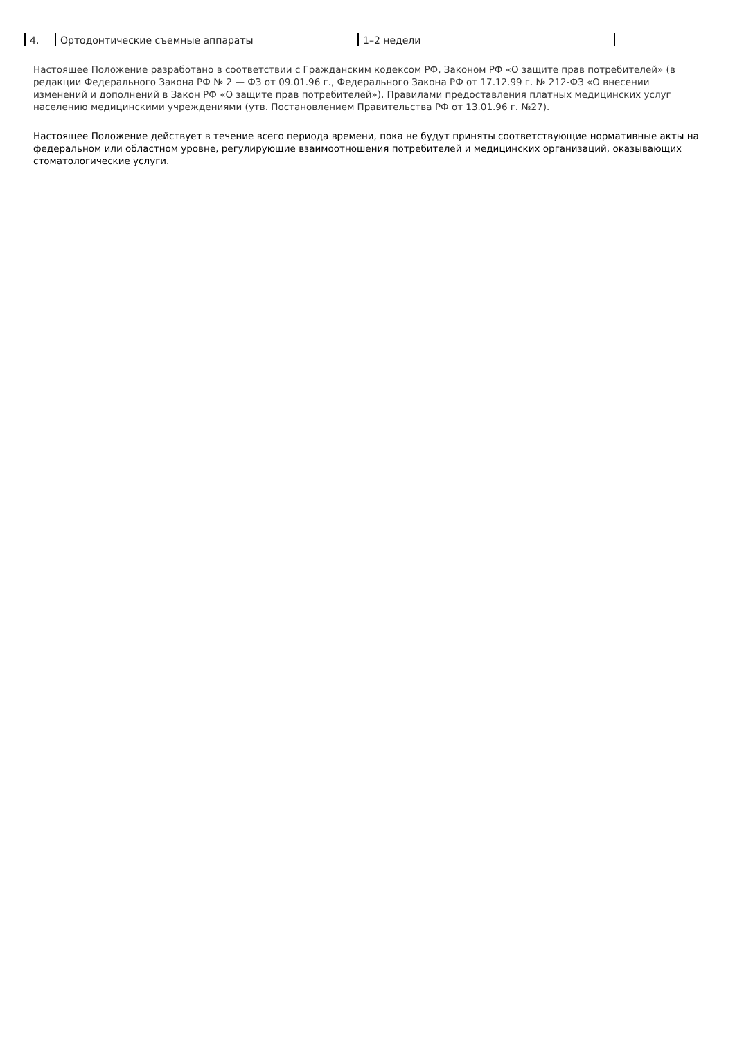| 4. | Ортодонтические съемные аппараты | 1–2 недели |
Настоящее Положение разработано в соответствии с Гражданским кодексом РФ, Законом РФ «О защите прав потребителей» (в редакции Федерального Закона РФ № 2 — ФЗ от 09.01.96 г., Федерального Закона РФ от 17.12.99 г. № 212-ФЗ «О внесении изменений и дополнений в Закон РФ «О защите прав потребителей»), Правилами предоставления платных медицинских услуг населению медицинскими учреждениями (утв. Постановлением Правительства РФ от 13.01.96 г. №27).
Настоящее Положение действует в течение всего периода времени, пока не будут приняты соответствующие нормативные акты на федеральном или областном уровне, регулирующие взаимоотношения потребителей и медицинских организаций, оказывающих стоматологические услуги.